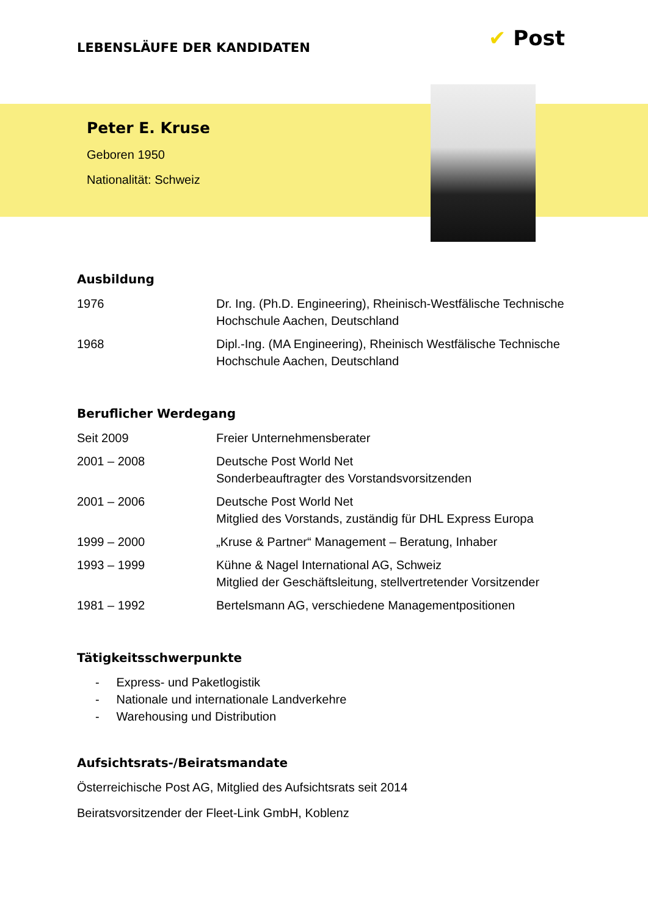LEBENSLÄUFE DER KANDIDATEN ✔ Post
Peter E. Kruse
Geboren 1950
Nationalität: Schweiz
Ausbildung
| 1976 | Dr. Ing. (Ph.D. Engineering), Rheinisch-Westfälische Technische Hochschule Aachen, Deutschland |
| 1968 | Dipl.-Ing. (MA Engineering), Rheinisch Westfälische Technische Hochschule Aachen, Deutschland |
Beruflicher Werdegang
| Seit 2009 | Freier Unternehmensberater |
| 2001 – 2008 | Deutsche Post World Net Sonderbeauftragter des Vorstandsvorsitzenden |
| 2001 – 2006 | Deutsche Post World Net Mitglied des Vorstands, zuständig für DHL Express Europa |
| 1999 – 2000 | „Kruse & Partner“ Management – Beratung, Inhaber |
| 1993 – 1999 | Kühne & Nagel International AG, Schweiz Mitglied der Geschäftsleitung, stellvertretender Vorsitzender |
| 1981 – 1992 | Bertelsmann AG, verschiedene Managementpositionen |
Tätigkeitsschwerpunkte
- Express- und Paketlogistik
- Nationale und internationale Landverkehre
- Warehousing und Distribution
Aufsichtsrats-/Beiratsmandate
Österreichische Post AG, Mitglied des Aufsichtsrats seit 2014
Beiratsvorsitzender der Fleet-Link GmbH, Koblenz